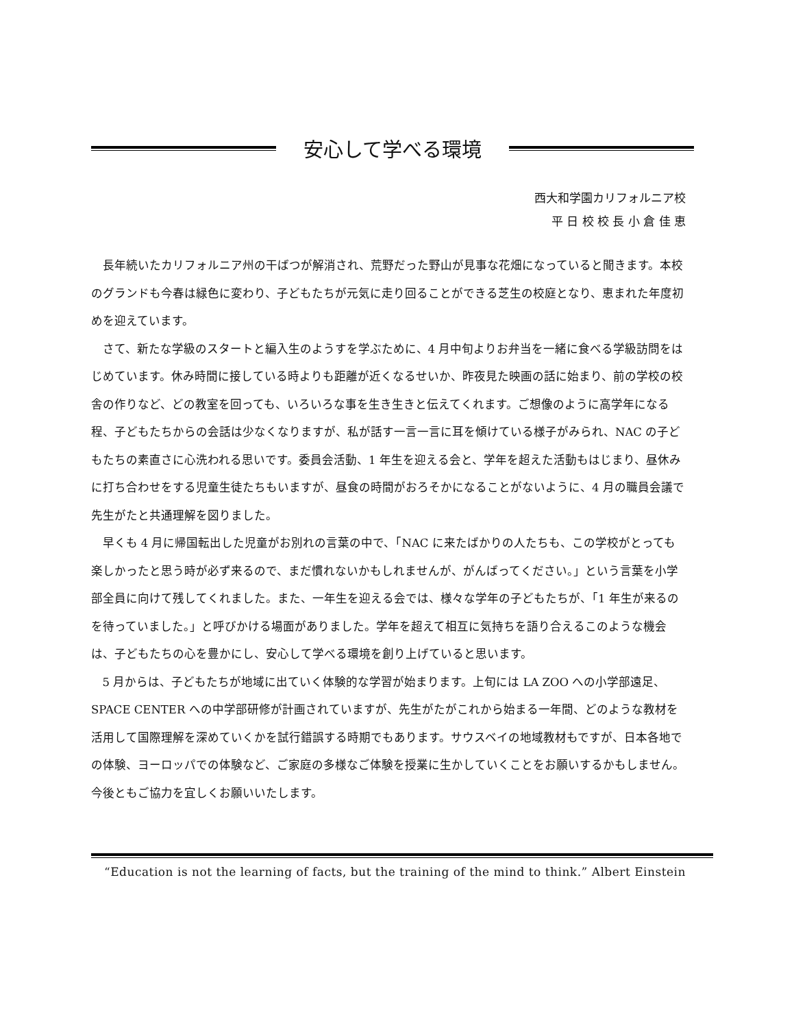安心して学べる環境
西大和学園カリフォルニア校
平 日 校 校 長 小 倉 佳 恵
長年続いたカリフォルニア州の干ばつが解消され、荒野だった野山が見事な花畑になっていると聞きます。本校のグランドも今春は緑色に変わり、子どもたちが元気に走り回ることができる芝生の校庭となり、恵まれた年度初めを迎えています。
さて、新たな学級のスタートと編入生のようすを学ぶために、4 月中旬よりお弁当を一緒に食べる学級訪問をはじめています。休み時間に接している時よりも距離が近くなるせいか、昨夜見た映画の話に始まり、前の学校の校舎の作りなど、どの教室を回っても、いろいろな事を生き生きと伝えてくれます。ご想像のように高学年になる程、子どもたちからの会話は少なくなりますが、私が話す一言一言に耳を傾けている様子がみられ、NAC の子どもたちの素直さに心洗われる思いです。委員会活動、1 年生を迎える会と、学年を超えた活動もはじまり、昼休みに打ち合わせをする児童生徒たちもいますが、昼食の時間がおろそかになることがないように、4 月の職員会議で先生がたと共通理解を図りました。
早くも 4 月に帰国転出した児童がお別れの言葉の中で、「NAC に来たばかりの人たちも、この学校がとっても楽しかったと思う時が必ず来るので、まだ慣れないかもしれませんが、がんばってください。」という言葉を小学部全員に向けて残してくれました。また、一年生を迎える会では、様々な学年の子どもたちが、「1 年生が来るのを待っていました。」と呼びかける場面がありました。学年を超えて相互に気持ちを語り合えるこのような機会は、子どもたちの心を豊かにし、安心して学べる環境を創り上げていると思います。
5 月からは、子どもたちが地域に出ていく体験的な学習が始まります。上旬には LA ZOO への小学部遠足、SPACE CENTER への中学部研修が計画されていますが、先生がたがこれから始まる一年間、どのような教材を活用して国際理解を深めていくかを試行錯誤する時期でもあります。サウスベイの地域教材もですが、日本各地での体験、ヨーロッパでの体験など、ご家庭の多様なご体験を授業に生かしていくことをお願いするかもしません。今後ともご協力を宜しくお願いいたします。
“Education is not the learning of facts, but the training of the mind to think.” Albert Einstein